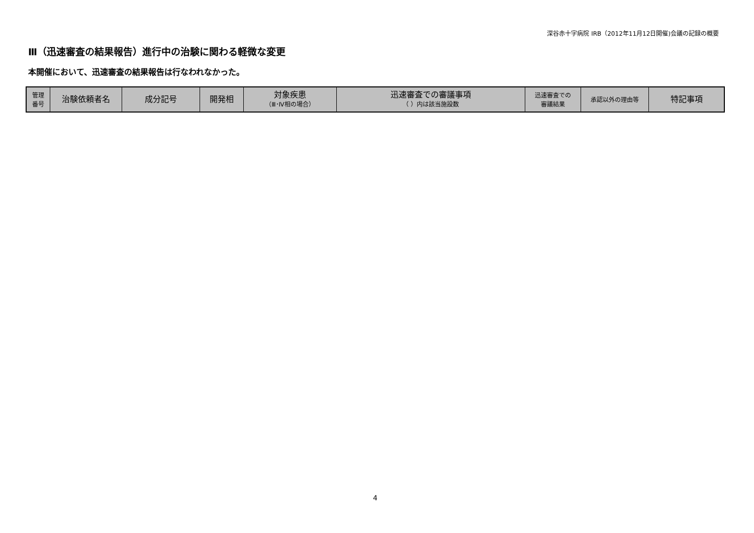深谷赤十字病院 IRB（2012年11月12日開催)会議の記録の概要
Ⅲ（迅速審査の結果報告）進行中の治験に関わる軽微な変更
本開催において、迅速審査の結果報告は行なわれなかった。
| 管理 番号 | 治験依頼者名 | 成分記号 | 開発相 | 対象疾患 （Ⅲ･Ⅳ相の場合） | 迅速審査での審議事項 （ ）内は該当施設数 | 迅速審査での 審議結果 | 承認以外の理由等 | 特記事項 |
| --- | --- | --- | --- | --- | --- | --- | --- | --- |
4